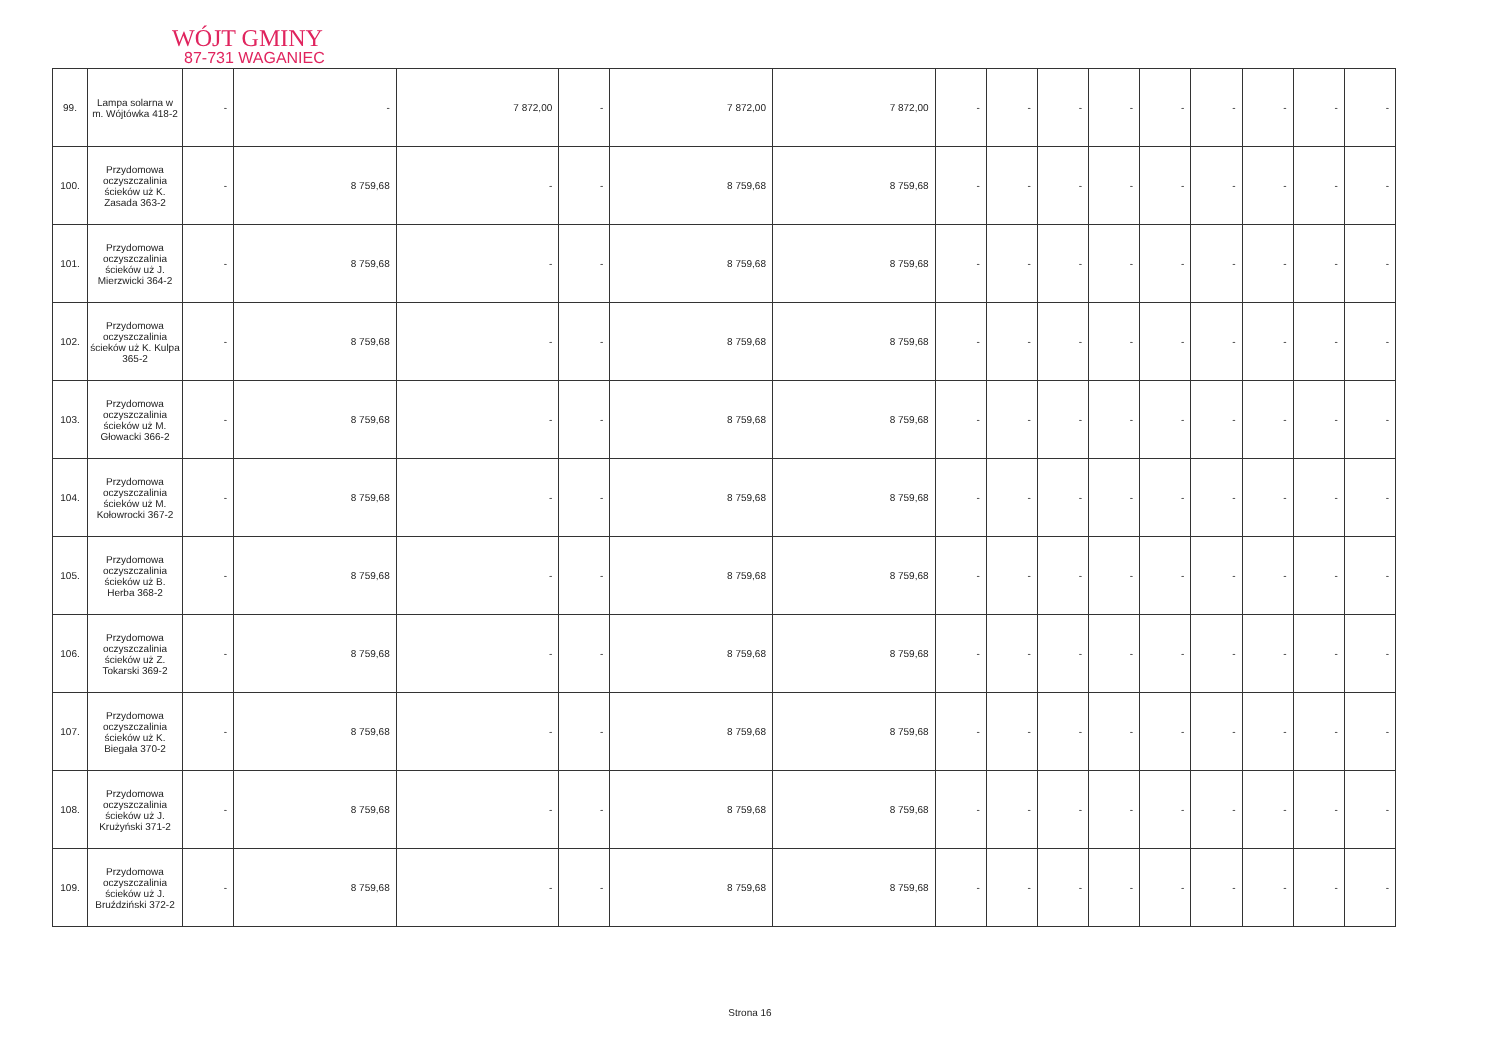WÓJT GMINY
87-731 WAGANIEC
| 99. | Lampa solarna w m. Wójtówka 418-2 | - | - | 7 872,00 | - | 7 872,00 | 7 872,00 | - | - | - | - | - | - | - | - | - |
| 100. | Przydomowa oczyszczalinia ścieków uż K. Zasada 363-2 | - | 8 759,68 | - | - | 8 759,68 | 8 759,68 | - | - | - | - | - | - | - | - | - |
| 101. | Przydomowa oczyszczalinia ścieków uż J. Mierzwicki 364-2 | - | 8 759,68 | - | - | 8 759,68 | 8 759,68 | - | - | - | - | - | - | - | - | - |
| 102. | Przydomowa oczyszczalinia ścieków uż K. Kulpa 365-2 | - | 8 759,68 | - | - | 8 759,68 | 8 759,68 | - | - | - | - | - | - | - | - | - |
| 103. | Przydomowa oczyszczalinia ścieków uż M. Głowacki 366-2 | - | 8 759,68 | - | - | 8 759,68 | 8 759,68 | - | - | - | - | - | - | - | - | - |
| 104. | Przydomowa oczyszczalinia ścieków uż M. Kołowrocki 367-2 | - | 8 759,68 | - | - | 8 759,68 | 8 759,68 | - | - | - | - | - | - | - | - | - |
| 105. | Przydomowa oczyszczalinia ścieków uż B. Herba 368-2 | - | 8 759,68 | - | - | 8 759,68 | 8 759,68 | - | - | - | - | - | - | - | - | - |
| 106. | Przydomowa oczyszczalinia ścieków uż Z. Tokarski 369-2 | - | 8 759,68 | - | - | 8 759,68 | 8 759,68 | - | - | - | - | - | - | - | - | - |
| 107. | Przydomowa oczyszczalinia ścieków uż K. Biegała 370-2 | - | 8 759,68 | - | - | 8 759,68 | 8 759,68 | - | - | - | - | - | - | - | - | - |
| 108. | Przydomowa oczyszczalinia ścieków uż J. Krużyński 371-2 | - | 8 759,68 | - | - | 8 759,68 | 8 759,68 | - | - | - | - | - | - | - | - | - |
| 109. | Przydomowa oczyszczalinia ścieków uż J. Bruździński 372-2 | - | 8 759,68 | - | - | 8 759,68 | 8 759,68 | - | - | - | - | - | - | - | - | - |
Strona 16